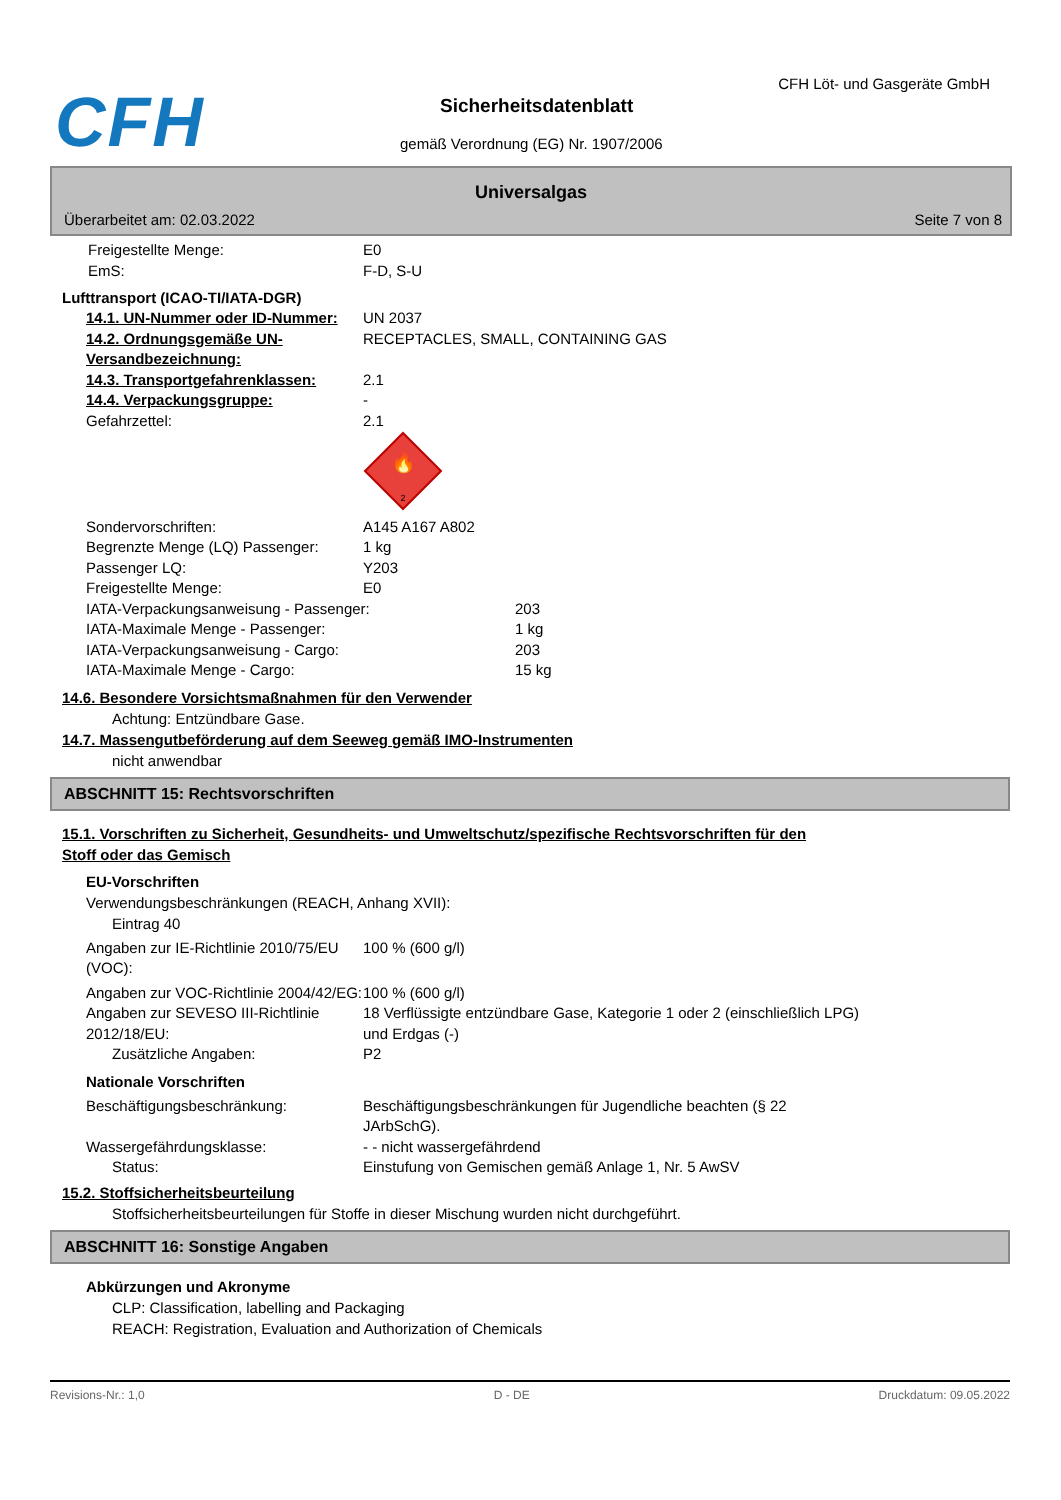CFH CFH Löt- und Gasgeräte GmbH
Sicherheitsdatenblatt
gemäß Verordnung (EG) Nr. 1907/2006
Universalgas
Überarbeitet am: 02.03.2022 Seite 7 von 8
Freigestellte Menge: E0
EmS: F-D, S-U
Lufttransport (ICAO-TI/IATA-DGR)
14.1. UN-Nummer oder ID-Nummer: UN 2037
14.2. Ordnungsgemäße UN-Versandbezeichnung:
RECEPTACLES, SMALL, CONTAINING GAS
14.3. Transportgefahrenklassen: 2.1
14.4. Verpackungsgruppe: -
Gefahrzettel: 2.1
🔥
2
Sondervorschriften: A145 A167 A802
Begrenzte Menge (LQ) Passenger: 1 kg
Passenger LQ: Y203
Freigestellte Menge: E0
IATA-Verpackungsanweisung - Passenger: 203
IATA-Maximale Menge - Passenger: 1 kg
IATA-Verpackungsanweisung - Cargo: 203
IATA-Maximale Menge - Cargo: 15 kg
14.6. Besondere Vorsichtsmaßnahmen für den Verwender
Achtung: Entzündbare Gase.
14.7. Massengutbeförderung auf dem Seeweg gemäß IMO-Instrumenten
nicht anwendbar
ABSCHNITT 15: Rechtsvorschriften
15.1. Vorschriften zu Sicherheit, Gesundheits- und Umweltschutz/spezifische Rechtsvorschriften für den Stoff oder das Gemisch
EU-Vorschriften
Verwendungsbeschränkungen (REACH, Anhang XVII):
Eintrag 40
Angaben zur IE-Richtlinie 2010/75/EU (VOC):
100 % (600 g/l)
Angaben zur VOC-Richtlinie 2004/42/EG:
100 % (600 g/l)
Angaben zur SEVESO III-Richtlinie 2012/18/EU:
18 Verflüssigte entzündbare Gase, Kategorie 1 oder 2 (einschließlich LPG) und Erdgas (-)
Zusätzliche Angaben: P2
Nationale Vorschriften
Beschäftigungsbeschränkung: Beschäftigungsbeschränkungen für Jugendliche beachten (§ 22 JArbSchG).
Wassergefährdungsklasse: - - nicht wassergefährdend
Status: Einstufung von Gemischen gemäß Anlage 1, Nr. 5 AwSV
15.2. Stoffsicherheitsbeurteilung
Stoffsicherheitsbeurteilungen für Stoffe in dieser Mischung wurden nicht durchgeführt.
ABSCHNITT 16: Sonstige Angaben
Abkürzungen und Akronyme
CLP: Classification, labelling and Packaging
REACH: Registration, Evaluation and Authorization of Chemicals
Revisions-Nr.: 1,0 D - DE Druckdatum: 09.05.2022